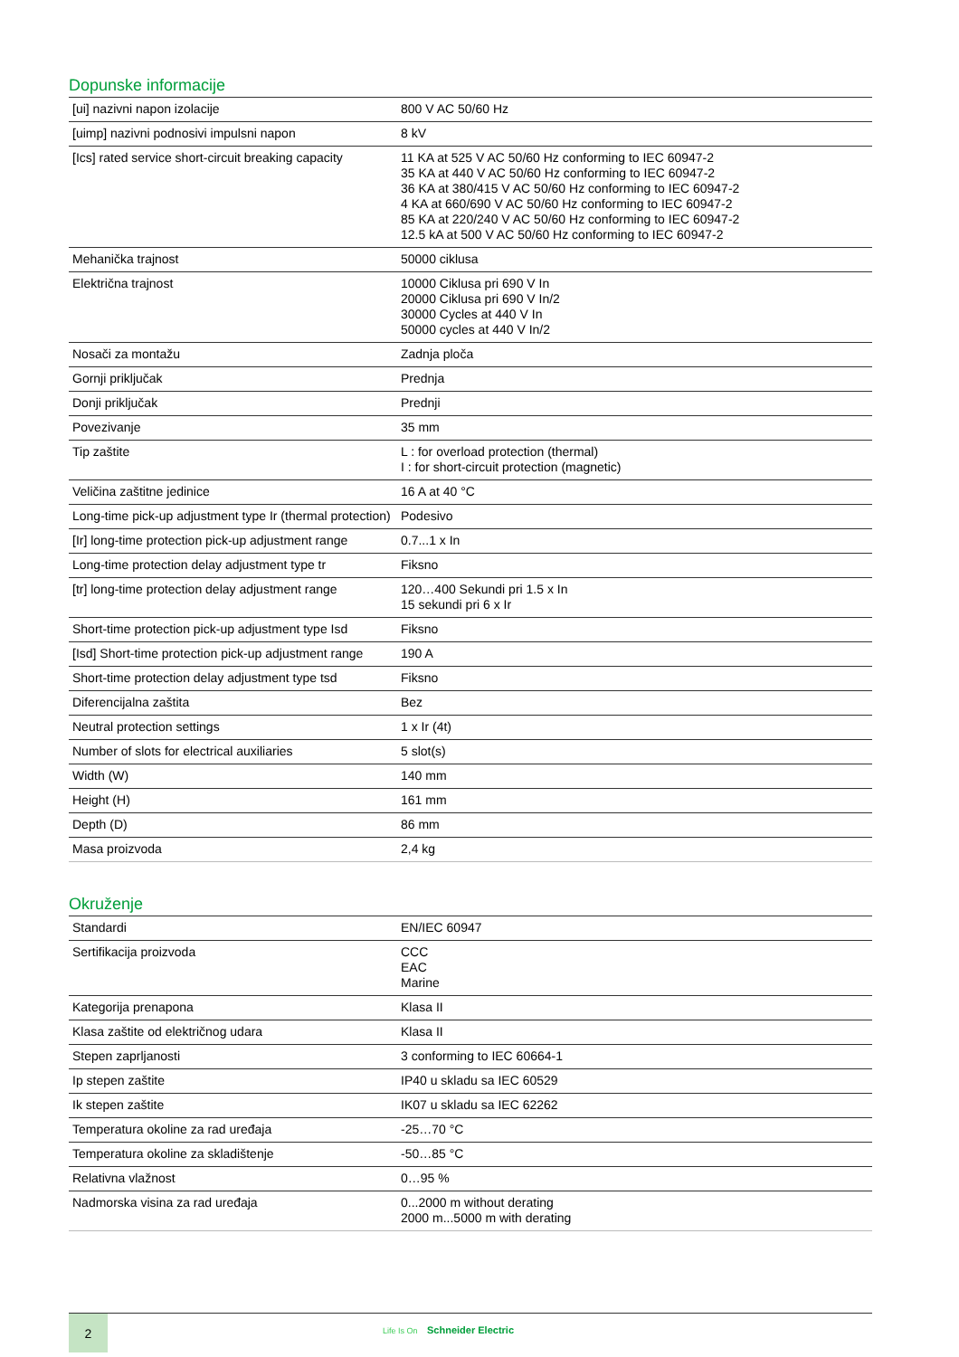Dopunske informacije
| [ui] nazivni napon izolacije | 800 V AC 50/60 Hz |
| [uimp] nazivni podnosivi impulsni napon | 8 kV |
| [Ics] rated service short-circuit breaking capacity | 11 KA at 525 V AC 50/60 Hz conforming to IEC 60947-2 35 KA at 440 V AC 50/60 Hz conforming to IEC 60947-2 36 KA at 380/415 V AC 50/60 Hz conforming to IEC 60947-2 4 KA at 660/690 V AC 50/60 Hz conforming to IEC 60947-2 85 KA at 220/240 V AC 50/60 Hz conforming to IEC 60947-2 12.5 kA at 500 V AC 50/60 Hz conforming to IEC 60947-2 |
| Mehanička trajnost | 50000 ciklusa |
| Električna trajnost | 10000 Ciklusa pri 690 V In 20000 Ciklusa pri 690 V In/2 30000 Cycles at 440 V In 50000 cycles at 440 V In/2 |
| Nosači za montažu | Zadnja ploča |
| Gornji priključak | Prednja |
| Donji priključak | Prednji |
| Povezivanje | 35 mm |
| Tip zaštite | L : for overload protection (thermal) I : for short-circuit protection (magnetic) |
| Veličina zaštitne jedinice | 16 A at 40 °C |
| Long-time pick-up adjustment type Ir (thermal protection) | Podesivo |
| [Ir] long-time protection pick-up adjustment range | 0.7...1 x In |
| Long-time protection delay adjustment type tr | Fiksno |
| [tr] long-time protection delay adjustment range | 120…400 Sekundi pri 1.5 x In 15 sekundi pri 6 x Ir |
| Short-time protection pick-up adjustment type Isd | Fiksno |
| [Isd] Short-time protection pick-up adjustment range | 190 A |
| Short-time protection delay adjustment type tsd | Fiksno |
| Diferencijalna zaštita | Bez |
| Neutral protection settings | 1 x Ir (4t) |
| Number of slots for electrical auxiliaries | 5 slot(s) |
| Width (W) | 140 mm |
| Height (H) | 161 mm |
| Depth (D) | 86 mm |
| Masa proizvoda | 2,4 kg |
Okruženje
| Standardi | EN/IEC 60947 |
| Sertifikacija proizvoda | CCC EAC Marine |
| Kategorija prenapona | Klasa II |
| Klasa zaštite od električnog udara | Klasa II |
| Stepen zaprljanosti | 3 conforming to IEC 60664-1 |
| Ip stepen zaštite | IP40 u skladu sa IEC 60529 |
| Ik stepen zaštite | IK07 u skladu sa IEC 62262 |
| Temperatura okoline za rad uređaja | -25…70 °C |
| Temperatura okoline za skladištenje | -50…85 °C |
| Relativna vlažnost | 0…95 % |
| Nadmorska visina za rad uređaja | 0...2000 m without derating 2000 m...5000 m with derating |
2
Life Is On Schneider Electric